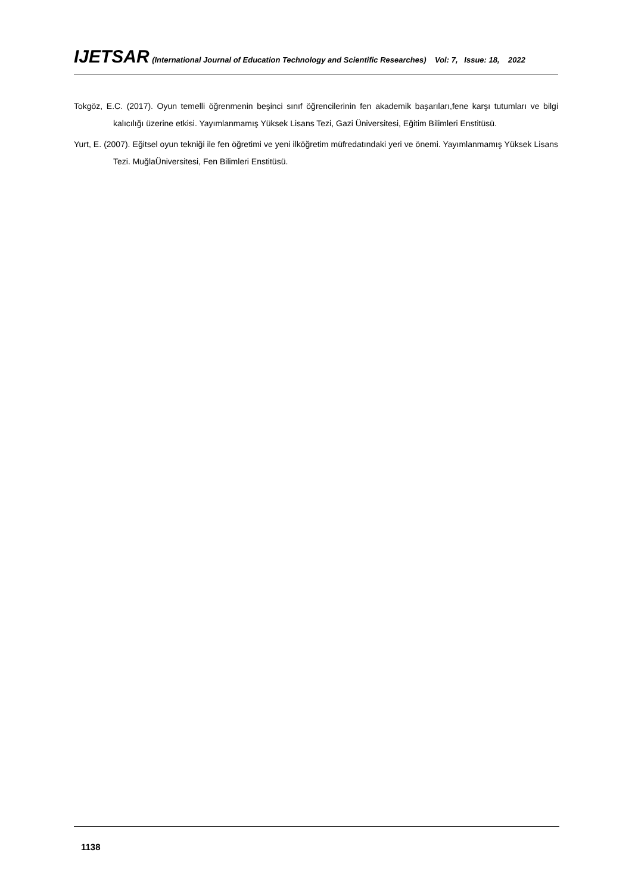IJETSAR (International Journal of Education Technology and Scientific Researches) Vol: 7, Issue: 18, 2022
Tokgöz, E.C. (2017). Oyun temelli öğrenmenin beşinci sınıf öğrencilerinin fen akademik başarıları,fene karşı tutumları ve bilgi kalıcılığı üzerine etkisi. Yayımlanmamış Yüksek Lisans Tezi, Gazi Üniversitesi, Eğitim Bilimleri Enstitüsü.
Yurt, E. (2007). Eğitsel oyun tekniği ile fen öğretimi ve yeni ilköğretim müfredatındaki yeri ve önemi. Yayımlanmamış Yüksek Lisans Tezi. MuğlaÜniversitesi, Fen Bilimleri Enstitüsü.
1138